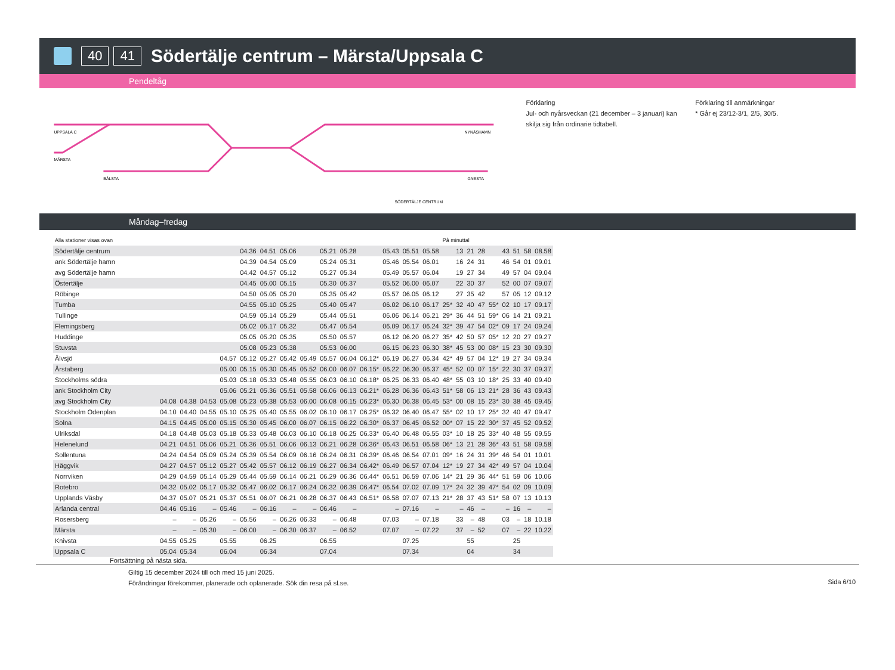40 41
Södertälje centrum – Märsta/Uppsala C
Pendeltåg
UPPSALA C
MÄRSTA
BÅLSTA
NYNÄSHAMN
GNESTA
SÖDERTÄLJE CENTRUM
Förklaring
Jul- och nyårsveckan (21 december – 3 januari) kan skilja sig från ordinarie tidtabell.
Förklaring till anmärkningar
* Går ej 23/12-3/1, 2/5, 30/5.
Måndag–fredag
| Alla stationer visas ovan | | | | | | | | | | | | | | | På minuttal | | | | | | | | |
| Södertälje centrum | | | | | 04.36 | 04.51 | 05.06 | | 05.21 | 05.28 | | 05.43 | 05.51 | 05.58 | | 13 | 21 | 28 | | 43 | 51 | 58 | 08.58 |
| ank Södertälje hamn | | | | | 04.39 | 04.54 | 05.09 | | 05.24 | 05.31 | | 05.46 | 05.54 | 06.01 | | 16 | 24 | 31 | | 46 | 54 | 01 | 09.01 |
| avg Södertälje hamn | | | | | 04.42 | 04.57 | 05.12 | | 05.27 | 05.34 | | 05.49 | 05.57 | 06.04 | | 19 | 27 | 34 | | 49 | 57 | 04 | 09.04 |
| Östertälje | | | | | 04.45 | 05.00 | 05.15 | | 05.30 | 05.37 | | 05.52 | 06.00 | 06.07 | | 22 | 30 | 37 | | 52 | 00 | 07 | 09.07 |
| Röbinge | | | | | 04.50 | 05.05 | 05.20 | | 05.35 | 05.42 | | 05.57 | 06.05 | 06.12 | | 27 | 35 | 42 | | 57 | 05 | 12 | 09.12 |
| Tumba | | | | | 04.55 | 05.10 | 05.25 | | 05.40 | 05.47 | | 06.02 | 06.10 | 06.17 | 25* | 32 | 40 | 47 | 55* | 02 | 10 | 17 | 09.17 |
| Tullinge | | | | | 04.59 | 05.14 | 05.29 | | 05.44 | 05.51 | | 06.06 | 06.14 | 06.21 | 29* | 36 | 44 | 51 | 59* | 06 | 14 | 21 | 09.21 |
| Flemingsberg | | | | | 05.02 | 05.17 | 05.32 | | 05.47 | 05.54 | | 06.09 | 06.17 | 06.24 | 32* | 39 | 47 | 54 | 02* | 09 | 17 | 24 | 09.24 |
| Huddinge | | | | | 05.05 | 05.20 | 05.35 | | 05.50 | 05.57 | | 06.12 | 06.20 | 06.27 | 35* | 42 | 50 | 57 | 05* | 12 | 20 | 27 | 09.27 |
| Stuvsta | | | | | 05.08 | 05.23 | 05.38 | | 05.53 | 06.00 | | 06.15 | 06.23 | 06.30 | 38* | 45 | 53 | 00 | 08* | 15 | 23 | 30 | 09.30 |
| Älvsjö | | | | 04.57 | 05.12 | 05.27 | 05.42 | 05.49 | 05.57 | 06.04 | 06.12* | 06.19 | 06.27 | 06.34 | 42* | 49 | 57 | 04 | 12* | 19 | 27 | 34 | 09.34 |
| Årstaberg | | | | 05.00 | 05.15 | 05.30 | 05.45 | 05.52 | 06.00 | 06.07 | 06.15* | 06.22 | 06.30 | 06.37 | 45* | 52 | 00 | 07 | 15* | 22 | 30 | 37 | 09.37 |
| Stockholms södra | | | | 05.03 | 05.18 | 05.33 | 05.48 | 05.55 | 06.03 | 06.10 | 06.18* | 06.25 | 06.33 | 06.40 | 48* | 55 | 03 | 10 | 18* | 25 | 33 | 40 | 09.40 |
| ank Stockholm City | | | | 05.06 | 05.21 | 05.36 | 05.51 | 05.58 | 06.06 | 06.13 | 06.21* | 06.28 | 06.36 | 06.43 | 51* | 58 | 06 | 13 | 21* | 28 | 36 | 43 | 09.43 |
| avg Stockholm City | 04.08 | 04.38 | 04.53 | 05.08 | 05.23 | 05.38 | 05.53 | 06.00 | 06.08 | 06.15 | 06.23* | 06.30 | 06.38 | 06.45 | 53* | 00 | 08 | 15 | 23* | 30 | 38 | 45 | 09.45 |
| Stockholm Odenplan | 04.10 | 04.40 | 04.55 | 05.10 | 05.25 | 05.40 | 05.55 | 06.02 | 06.10 | 06.17 | 06.25* | 06.32 | 06.40 | 06.47 | 55* | 02 | 10 | 17 | 25* | 32 | 40 | 47 | 09.47 |
| Solna | 04.15 | 04.45 | 05.00 | 05.15 | 05.30 | 05.45 | 06.00 | 06.07 | 06.15 | 06.22 | 06.30* | 06.37 | 06.45 | 06.52 | 00* | 07 | 15 | 22 | 30* | 37 | 45 | 52 | 09.52 |
| Ulriksdal | 04.18 | 04.48 | 05.03 | 05.18 | 05.33 | 05.48 | 06.03 | 06.10 | 06.18 | 06.25 | 06.33* | 06.40 | 06.48 | 06.55 | 03* | 10 | 18 | 25 | 33* | 40 | 48 | 55 | 09.55 |
| Helenelund | 04.21 | 04.51 | 05.06 | 05.21 | 05.36 | 05.51 | 06.06 | 06.13 | 06.21 | 06.28 | 06.36* | 06.43 | 06.51 | 06.58 | 06* | 13 | 21 | 28 | 36* | 43 | 51 | 58 | 09.58 |
| Sollentuna | 04.24 | 04.54 | 05.09 | 05.24 | 05.39 | 05.54 | 06.09 | 06.16 | 06.24 | 06.31 | 06.39* | 06.46 | 06.54 | 07.01 | 09* | 16 | 24 | 31 | 39* | 46 | 54 | 01 | 10.01 |
| Häggvik | 04.27 | 04.57 | 05.12 | 05.27 | 05.42 | 05.57 | 06.12 | 06.19 | 06.27 | 06.34 | 06.42* | 06.49 | 06.57 | 07.04 | 12* | 19 | 27 | 34 | 42* | 49 | 57 | 04 | 10.04 |
| Norrviken | 04.29 | 04.59 | 05.14 | 05.29 | 05.44 | 05.59 | 06.14 | 06.21 | 06.29 | 06.36 | 06.44* | 06.51 | 06.59 | 07.06 | 14* | 21 | 29 | 36 | 44* | 51 | 59 | 06 | 10.06 |
| Rotebro | 04.32 | 05.02 | 05.17 | 05.32 | 05.47 | 06.02 | 06.17 | 06.24 | 06.32 | 06.39 | 06.47* | 06.54 | 07.02 | 07.09 | 17* | 24 | 32 | 39 | 47* | 54 | 02 | 09 | 10.09 |
| Upplands Väsby | 04.37 | 05.07 | 05.21 | 05.37 | 05.51 | 06.07 | 06.21 | 06.28 | 06.37 | 06.43 | 06.51* | 06.58 | 07.07 | 07.13 | 21* | 28 | 37 | 43 | 51* | 58 | 07 | 13 | 10.13 |
| Arlanda central | 04.46 | 05.16 | – | 05.46 | – | 06.16 | – | – | 06.46 | – | | – | 07.16 | – | | – | 46 | – | | – | 16 | – | – |
| Rosersberg | – | – | 05.26 | – | 05.56 | – | 06.26 | 06.33 | – | 06.48 | | 07.03 | – | 07.18 | | 33 | – | 48 | | 03 | – | 18 | 10.18 |
| Märsta | – | – | 05.30 | – | 06.00 | – | 06.30 | 06.37 | – | 06.52 | | 07.07 | – | 07.22 | | 37 | – | 52 | | 07 | – | 22 | 10.22 |
| Knivsta | 04.55 | 05.25 | | 05.55 | | 06.25 | | | 06.55 | | | | 07.25 | | | | 55 | | | | 25 | | |
| Uppsala C | 05.04 | 05.34 | | 06.04 | | 06.34 | | | 07.04 | | | | 07.34 | | | | 04 | | | | 34 | | |
Fortsättning på nästa sida.
Giltig 15 december 2024 till och med 15 juni 2025.
Förändringar förekommer, planerade och oplanerade. Sök din resa på sl.se.
Sida 6/10